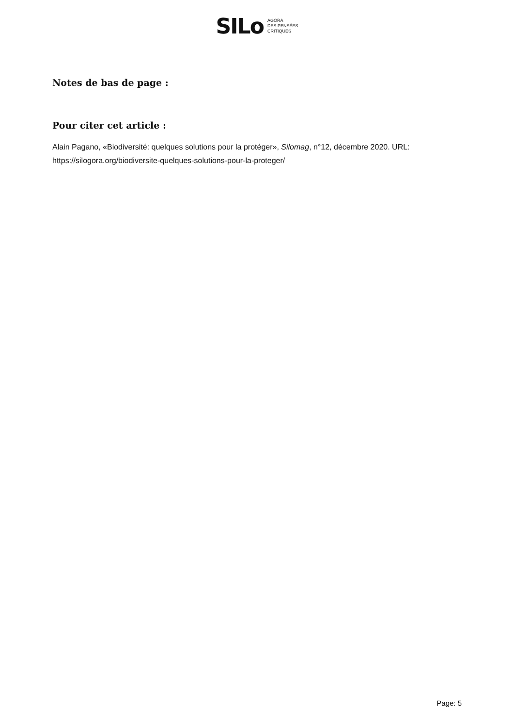SILo AGORA
DES PENSÉES
CRITIQUES
Notes de bas de page :
Pour citer cet article :
Alain Pagano, «Biodiversité: quelques solutions pour la protéger», Silomag, n°12, décembre 2020. URL: https://silogora.org/biodiversite-quelques-solutions-pour-la-proteger/
Page: 5